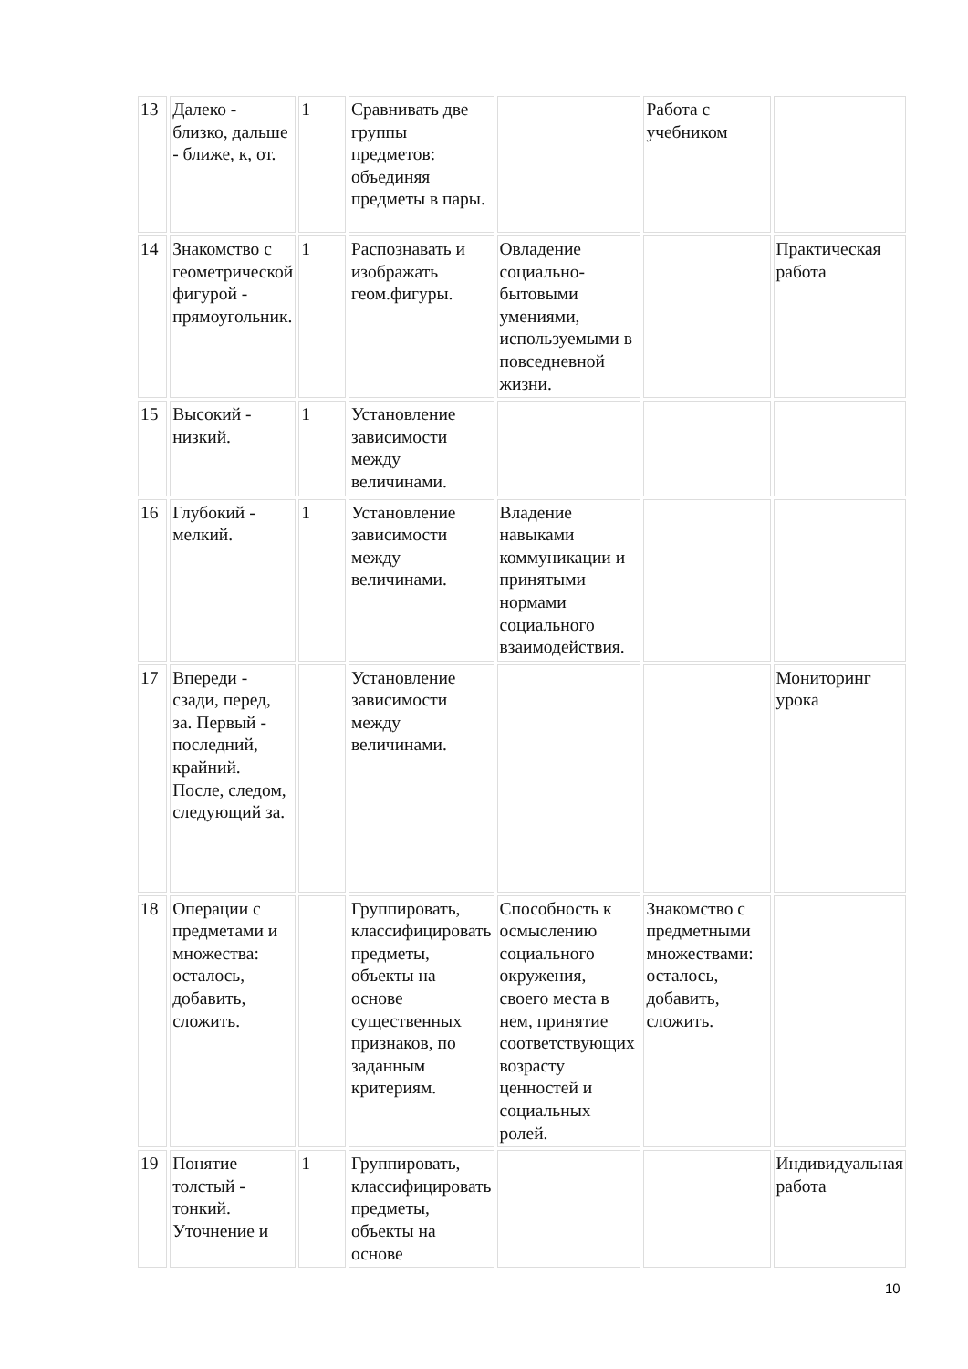| 13 | Далеко - близко, дальше - ближе, к, от. | 1 | Сравнивать две группы предметов: объединяя предметы в пары. | | Работа с учебником | |
| 14 | Знакомство с геометрической фигурой - прямоугольник. | 1 | Распознавать и изображать геом.фигуры. | Овладение социально-бытовыми умениями, используемыми в повседневной жизни. | | Практическая работа |
| 15 | Высокий - низкий. | 1 | Установление зависимости между величинами. | | | |
| 16 | Глубокий - мелкий. | 1 | Установление зависимости между величинами. | Владение навыками коммуникации и принятыми нормами социального взаимодействия. | | |
| 17 | Впереди - сзади, перед, за. Первый - последний, крайний. После, следом, следующий за. | | Установление зависимости между величинами. | | | Мониторинг урока |
| 18 | Операции с предметами и множества: осталось, добавить, сложить. | | Группировать, классифицировать предметы, объекты на основе существенных признаков, по заданным критериям. | Способность к осмыслению социального окружения, своего места в нем, принятие соответствующих возрасту ценностей и социальных ролей. | Знакомство с предметными множествами: осталось, добавить, сложить. | |
| 19 | Понятие толстый - тонкий. Уточнение и | 1 | Группировать, классифицировать предметы, объекты на основе | | | Индивидуальная работа |
10